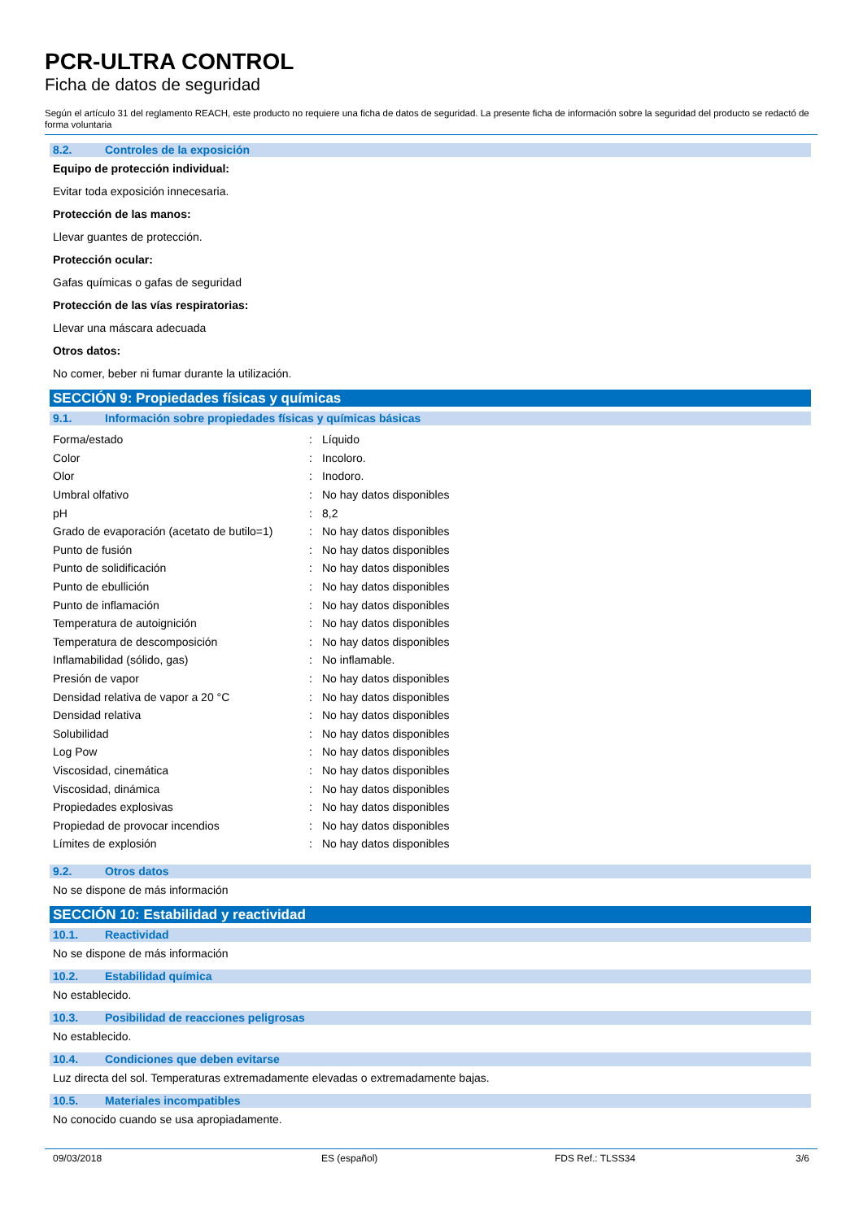PCR-ULTRA CONTROL
Ficha de datos de seguridad
Según el artículo 31 del reglamento REACH, este producto no requiere una ficha de datos de seguridad. La presente ficha de información sobre la seguridad del producto se redactó de forma voluntaria
8.2. Controles de la exposición
Equipo de protección individual:
Evitar toda exposición innecesaria.
Protección de las manos:
Llevar guantes de protección.
Protección ocular:
Gafas químicas o gafas de seguridad
Protección de las vías respiratorias:
Llevar una máscara adecuada
Otros datos:
No comer, beber ni fumar durante la utilización.
SECCIÓN 9: Propiedades físicas y químicas
9.1. Información sobre propiedades físicas y químicas básicas
| Forma/estado | : | Líquido |
| Color | : | Incoloro. |
| Olor | : | Inodoro. |
| Umbral olfativo | : | No hay datos disponibles |
| pH | : | 8,2 |
| Grado de evaporación (acetato de butilo=1) | : | No hay datos disponibles |
| Punto de fusión | : | No hay datos disponibles |
| Punto de solidificación | : | No hay datos disponibles |
| Punto de ebullición | : | No hay datos disponibles |
| Punto de inflamación | : | No hay datos disponibles |
| Temperatura de autoignición | : | No hay datos disponibles |
| Temperatura de descomposición | : | No hay datos disponibles |
| Inflamabilidad (sólido, gas) | : | No inflamable. |
| Presión de vapor | : | No hay datos disponibles |
| Densidad relativa de vapor a 20 °C | : | No hay datos disponibles |
| Densidad relativa | : | No hay datos disponibles |
| Solubilidad | : | No hay datos disponibles |
| Log Pow | : | No hay datos disponibles |
| Viscosidad, cinemática | : | No hay datos disponibles |
| Viscosidad, dinámica | : | No hay datos disponibles |
| Propiedades explosivas | : | No hay datos disponibles |
| Propiedad de provocar incendios | : | No hay datos disponibles |
| Límites de explosión | : | No hay datos disponibles |
9.2. Otros datos
No se dispone de más información
SECCIÓN 10: Estabilidad y reactividad
10.1. Reactividad
No se dispone de más información
10.2. Estabilidad química
No establecido.
10.3. Posibilidad de reacciones peligrosas
No establecido.
10.4. Condiciones que deben evitarse
Luz directa del sol. Temperaturas extremadamente elevadas o extremadamente bajas.
10.5. Materiales incompatibles
No conocido cuando se usa apropiadamente.
09/03/2018 ES (español) FDS Ref.: TLSS34 3/6